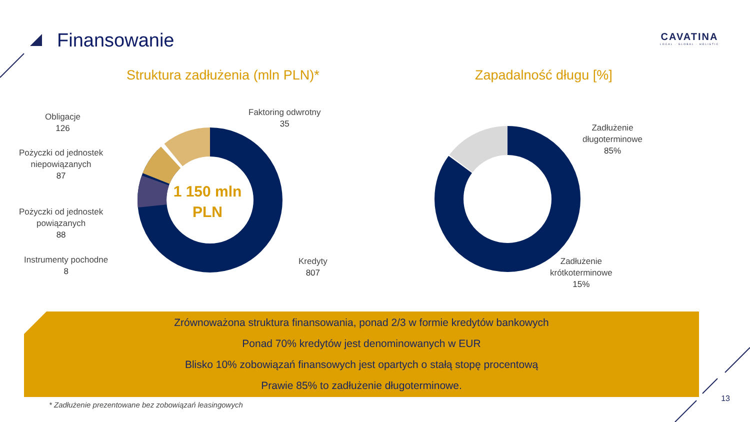Finansowanie
CAVATINA
LOCAL · GLOBAL · HOLISTIC
Struktura zadłużenia (mln PLN)*
Zapadalność długu [%]
1 150 mln PLN
Obligacje
126
Faktoring odwrotny
35
Pożyczki od jednostek
niepowiązanych
87
Pożyczki od jednostek
powiązanych
88
Instrumenty pochodne
8
Kredyty
807
Zadłużenie
długoterminowe
85%
Zadłużenie
krótkoterminowe
15%
Zrównoważona struktura finansowania, ponad 2/3 w formie kredytów bankowych
Ponad 70% kredytów jest denominowanych w EUR
Blisko 10% zobowiązań finansowych jest opartych o stałą stopę procentową
Prawie 85% to zadłużenie długoterminowe.
* Zadłużenie prezentowane bez zobowiązań leasingowych
13